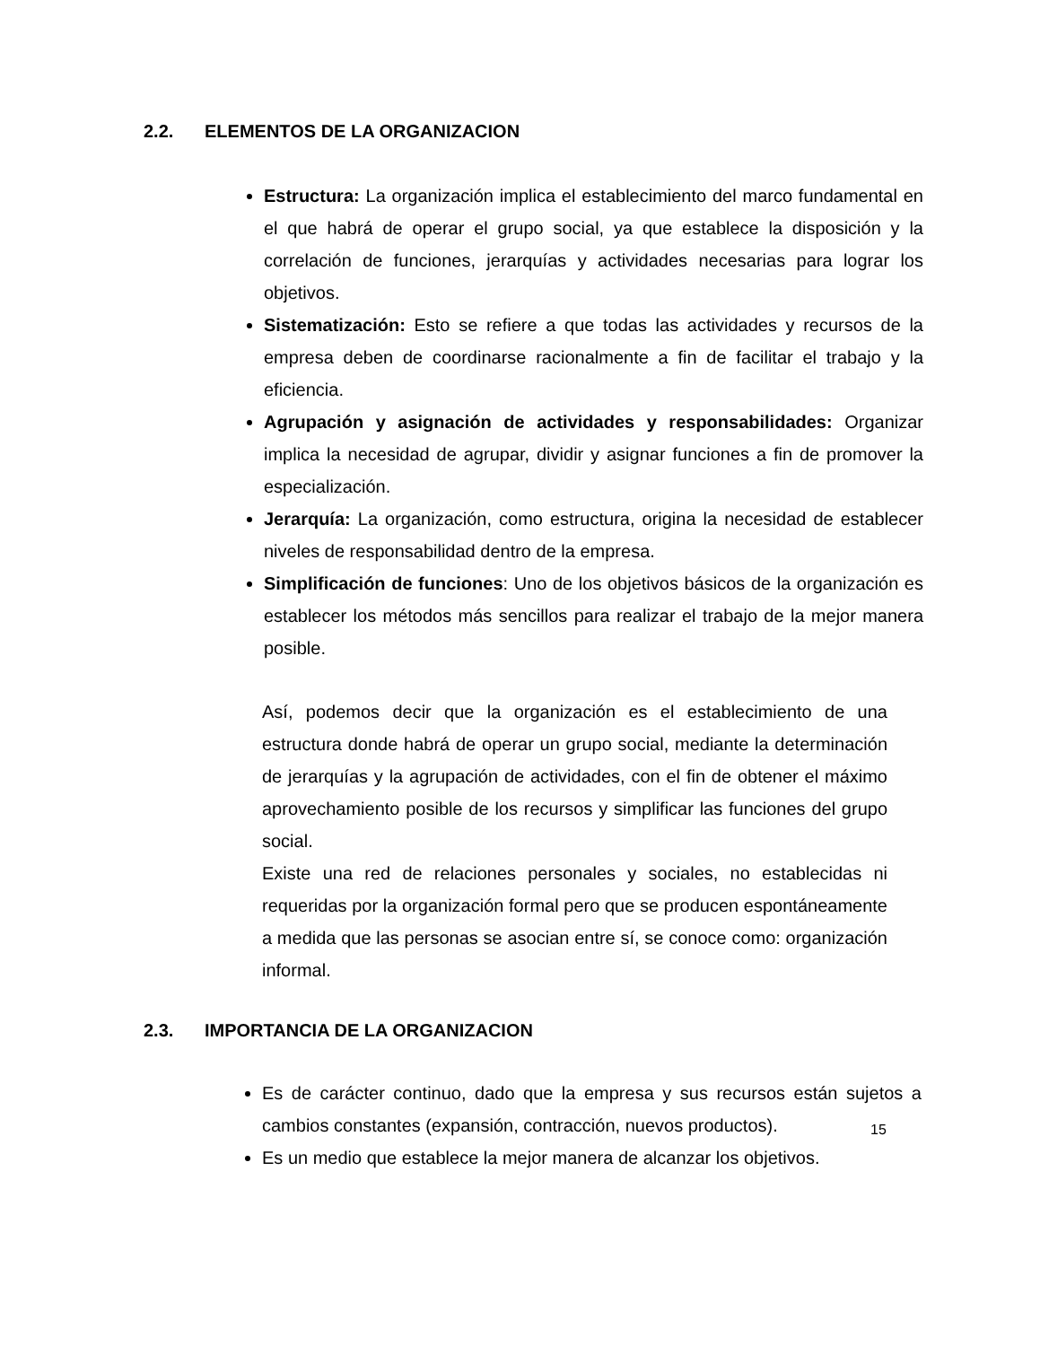2.2. ELEMENTOS DE LA ORGANIZACION
Estructura: La organización implica el establecimiento del marco fundamental en el que habrá de operar el grupo social, ya que establece la disposición y la correlación de funciones, jerarquías y actividades necesarias para lograr los objetivos.
Sistematización: Esto se refiere a que todas las actividades y recursos de la empresa deben de coordinarse racionalmente a fin de facilitar el trabajo y la eficiencia.
Agrupación y asignación de actividades y responsabilidades: Organizar implica la necesidad de agrupar, dividir y asignar funciones a fin de promover la especialización.
Jerarquía: La organización, como estructura, origina la necesidad de establecer niveles de responsabilidad dentro de la empresa.
Simplificación de funciones: Uno de los objetivos básicos de la organización es establecer los métodos más sencillos para realizar el trabajo de la mejor manera posible.
Así, podemos decir que la organización es el establecimiento de una estructura donde habrá de operar un grupo social, mediante la determinación de jerarquías y la agrupación de actividades, con el fin de obtener el máximo aprovechamiento posible de los recursos y simplificar las funciones del grupo social.
Existe una red de relaciones personales y sociales, no establecidas ni requeridas por la organización formal pero que se producen espontáneamente a medida que las personas se asocian entre sí, se conoce como: organización informal.
2.3. IMPORTANCIA DE LA ORGANIZACION
Es de carácter continuo, dado que la empresa y sus recursos están sujetos a cambios constantes (expansión, contracción, nuevos productos).
Es un medio que establece la mejor manera de alcanzar los objetivos.
15